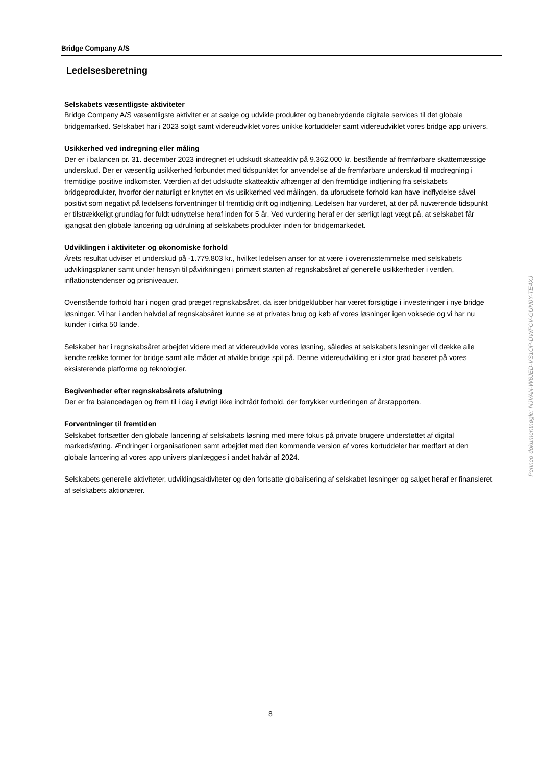Bridge Company A/S
Ledelsesberetning
Selskabets væsentligste aktiviteter
Bridge Company A/S væsentligste aktivitet er at sælge og udvikle produkter og banebrydende digitale services til det globale bridgemarked. Selskabet har i 2023 solgt samt videreudviklet vores unikke kortuddeler samt videreudviklet vores bridge app univers.
Usikkerhed ved indregning eller måling
Der er i balancen pr. 31. december 2023 indregnet et udskudt skatteaktiv på 9.362.000 kr. bestående af fremførbare skattemæssige underskud. Der er væsentlig usikkerhed forbundet med tidspunktet for anvendelse af de fremførbare underskud til modregning i fremtidige positive indkomster. Værdien af det udskudte skatteaktiv afhænger af den fremtidige indtjening fra selskabets bridgeprodukter, hvorfor der naturligt er knyttet en vis usikkerhed ved målingen, da uforudsete forhold kan have indflydelse såvel positivt som negativt på ledelsens forventninger til fremtidig drift og indtjening. Ledelsen har vurderet, at der på nuværende tidspunkt er tilstrækkeligt grundlag for fuldt udnyttelse heraf inden for 5 år. Ved vurdering heraf er der særligt lagt vægt på, at selskabet får igangsat den globale lancering og udrulning af selskabets produkter inden for bridgemarkedet.
Udviklingen i aktiviteter og økonomiske forhold
Årets resultat udviser et underskud på -1.779.803 kr., hvilket ledelsen anser for at være i overensstemmelse med selskabets udviklingsplaner samt under hensyn til påvirkningen i primært starten af regnskabsåret af generelle usikkerheder i verden, inflationstendenser og prisniveauer.
Ovenstående forhold har i nogen grad præget regnskabsåret, da især bridgeklubber har været forsigtige i investeringer i nye bridge løsninger. Vi har i anden halvdel af regnskabsåret kunne se at privates brug og køb af vores løsninger igen voksede og vi har nu kunder i cirka 50 lande.
Selskabet har i regnskabsåret arbejdet videre med at videreudvikle vores løsning, således at selskabets løsninger vil dække alle kendte række former for bridge samt alle måder at afvikle bridge spil på. Denne videreudvikling er i stor grad baseret på vores eksisterende platforme og teknologier.
Begivenheder efter regnskabsårets afslutning
Der er fra balancedagen og frem til i dag i øvrigt ikke indtrådt forhold, der forrykker vurderingen af årsrapporten.
Forventninger til fremtiden
Selskabet fortsætter den globale lancering af selskabets løsning med mere fokus på private brugere understøttet af digital markedsføring. Ændringer i organisationen samt arbejdet med den kommende version af vores kortuddeler har medført at den globale lancering af vores app univers planlægges i andet halvår af 2024.
Selskabets generelle aktiviteter, udviklingsaktiviteter og den fortsatte globalisering af selskabet løsninger og salget heraf er finansieret af selskabets aktionærer.
Penneo dokumentnøgle: NJVAN-W6JED-VS1OP-DWFCV-GUN0Y-TE4XJ
8